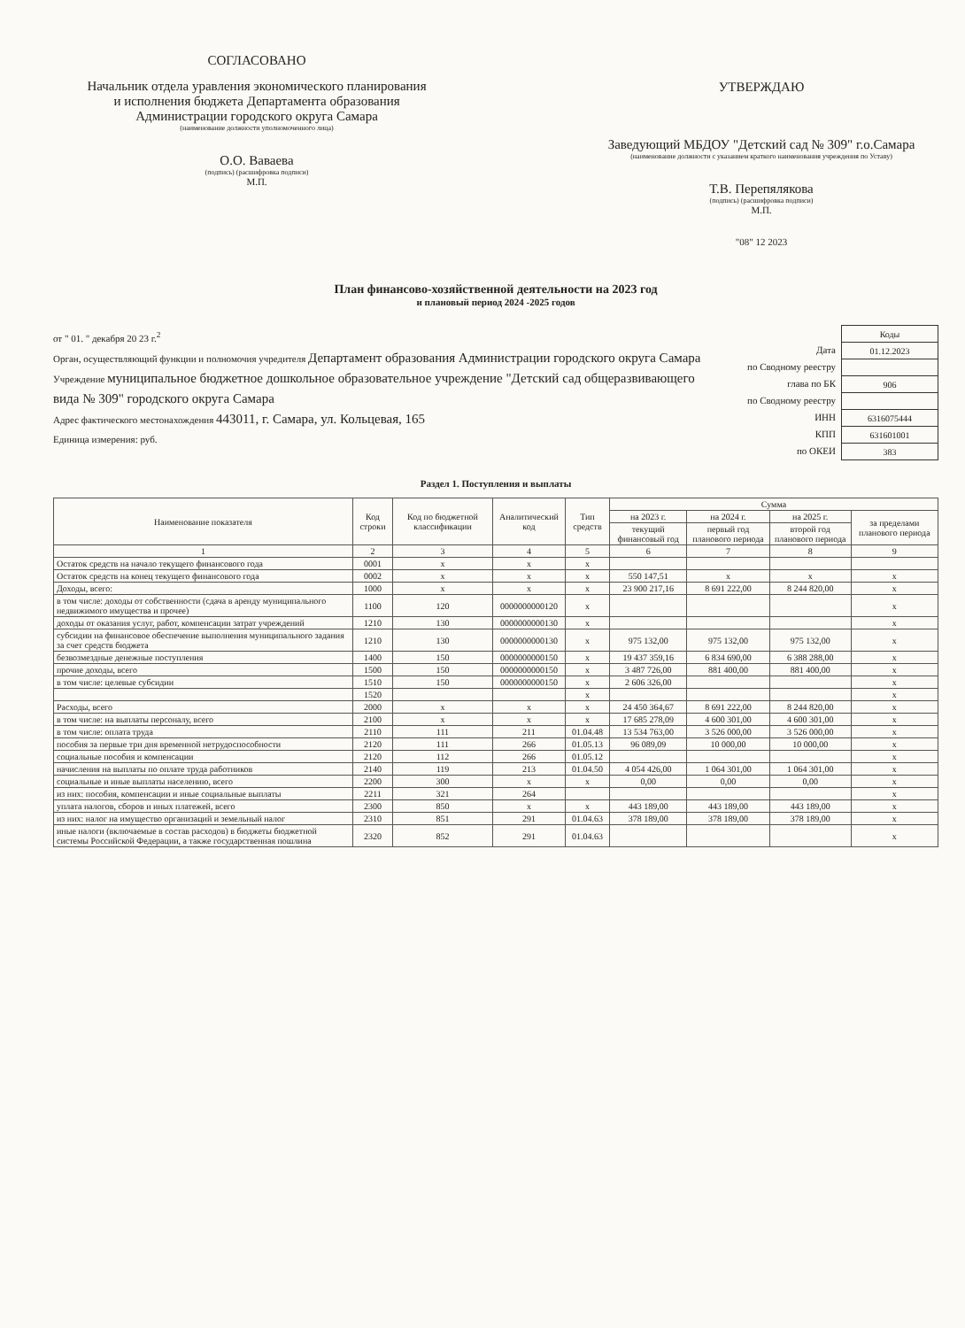СОГЛАСОВАНО
Начальник отдела уравления экономического планирования
и исполнения бюджета Департамента образования
Администрации городского округа Самара
(наименование должности уполномоченного лица)
О.О. Ваваева
(подпись) (расшифровка подписи)
М.П.
УТВЕРЖДАЮ
Заведующий МБДОУ "Детский сад № 309" г.о.Самара
(наименование должности с указанием краткого наименования учреждения по Уставу)
Т.В. Перепялякова
(подпись) (расшифровка подписи)
М.П.
"08" 12 2023
План финансово-хозяйственной деятельности на 2023 год
и плановый период 2024 -2025 годов
от " 01. " декабря 20 23 г.<sup>2</sup>
Орган, осуществляющий функции и полномочия учредителя Департамент образования Администрации городского округа Самара
Учреждение муниципальное бюджетное дошкольное образовательное учреждение "Детский сад общеразвивающего вида № 309" городского округа Самара
Адрес фактического местонахождения 443011, г. Самара, ул. Кольцевая, 165
Единица измерения: руб.
Дата
по Сводному реестру
глава по БК
по Сводному реестру
ИНН
КПП
по ОКЕИ
| Коды |
| 01.12.2023 |
| 906 |
| 6316075444 |
| 631601001 |
| 383 |
Раздел 1. Поступления и выплаты
| Наименование показателя | Код строки | Код по бюджетной классификации | Аналитический код | Тип средств | Сумма | | | |
| --- | --- | --- | --- | --- | --- | --- | --- | --- |
| | | | | | на 2023 г. | на 2024 г. | на 2025 г. | за пределами планового периода |
| | | | | | текущий финансовый год | первый год планового периода | второй год планового периода | |
| 1 | 2 | 3 | 4 | 5 | 6 | 7 | 8 | 9 |
| Остаток средств на начало текущего финансового года | 0001 | x | x | x | | | | |
| Остаток средств на конец текущего финансового года | 0002 | x | x | x | 550 147,51 | x | x | x |
| Доходы, всего: | 1000 | x | x | x | 23 900 217,16 | 8 691 222,00 | 8 244 820,00 | x |
| в том числе: доходы от собственности (сдача в аренду муниципального недвижимого имущества и прочее) | 1100 | 120 | 0000000000120 | x | | | | x |
| доходы от оказания услуг, работ, компенсации затрат учреждений | 1210 | 130 | 0000000000130 | x | | | | x |
| субсидии на финансовое обеспечение выполнения муниципального задания за счет средств бюджета | 1210 | 130 | 0000000000130 | x | 975 132,00 | 975 132,00 | 975 132,00 | x |
| безвозмездные денежные поступления | 1400 | 150 | 0000000000150 | x | 19 437 359,16 | 6 834 690,00 | 6 388 288,00 | x |
| прочие доходы, всего | 1500 | 150 | 0000000000150 | x | 3 487 726,00 | 881 400,00 | 881 400,00 | x |
| в том числе: целевые субсидии | 1510 | 150 | 0000000000150 | x | 2 606 326,00 | | | x |
| | 1520 | | | x | | | | x |
| Расходы, всего | 2000 | x | x | x | 24 450 364,67 | 8 691 222,00 | 8 244 820,00 | x |
| в том числе: на выплаты персоналу, всего | 2100 | x | x | x | 17 685 278,09 | 4 600 301,00 | 4 600 301,00 | x |
| в том числе: оплата труда | 2110 | 111 | 211 | 01.04.48 | 13 534 763,00 | 3 526 000,00 | 3 526 000,00 | x |
| пособия за первые три дня временной нетрудоспособности | 2120 | 111 | 266 | 01.05.13 | 96 089,09 | 10 000,00 | 10 000,00 | x |
| социальные пособия и компенсации | 2120 | 112 | 266 | 01.05.12 | | | | x |
| начисления на выплаты по оплате труда работников | 2140 | 119 | 213 | 01.04.50 | 4 054 426,00 | 1 064 301,00 | 1 064 301,00 | x |
| социальные и иные выплаты населению, всего | 2200 | 300 | x | x | 0,00 | 0,00 | 0,00 | x |
| из них: пособия, компенсации и иные социальные выплаты | 2211 | 321 | 264 | | | | | x |
| уплата налогов, сборов и иных платежей, всего | 2300 | 850 | x | x | 443 189,00 | 443 189,00 | 443 189,00 | x |
| из них: налог на имущество организаций и земельный налог | 2310 | 851 | 291 | 01.04.63 | 378 189,00 | 378 189,00 | 378 189,00 | x |
| иные налоги (включаемые в состав расходов) в бюджеты бюджетной системы Российской Федерации, а также государственная пошлина | 2320 | 852 | 291 | 01.04.63 | | | | x |